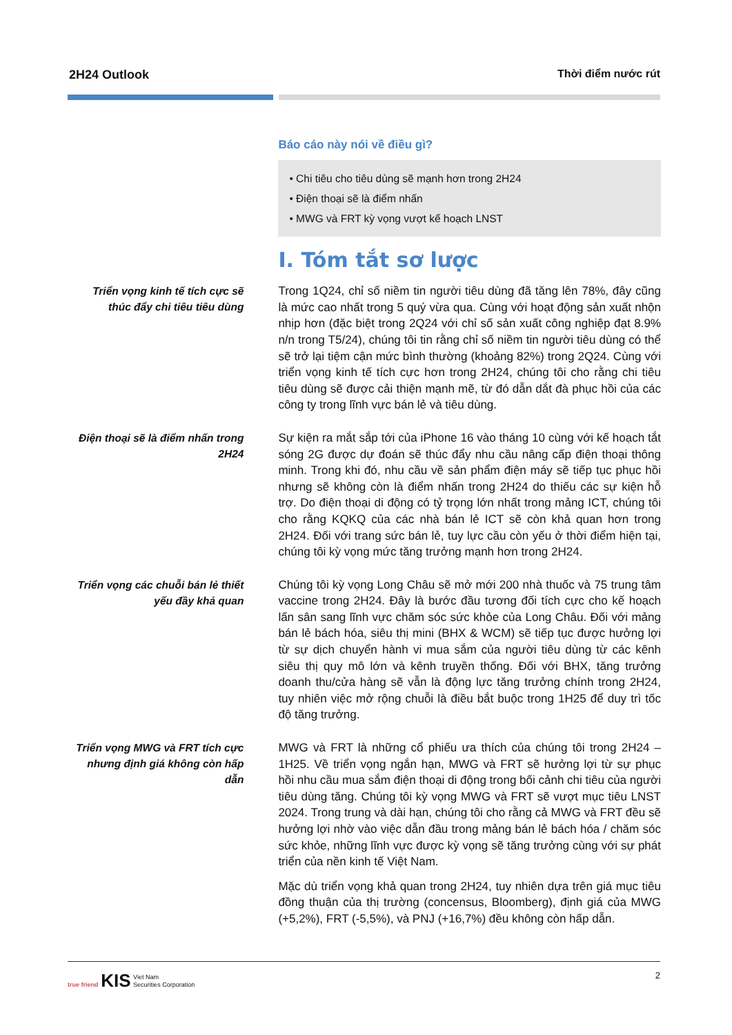2H24 Outlook Thời điểm nước rút
Báo cáo này nói về điều gì?
• Chi tiêu cho tiêu dùng sẽ mạnh hơn trong 2H24
• Điện thoại sẽ là điểm nhấn
• MWG và FRT kỳ vọng vượt kế hoạch LNST
I. Tóm tắt sơ lược
Triển vọng kinh tế tích cực sẽ thúc đẩy chi tiêu tiêu dùng
Trong 1Q24, chỉ số niềm tin người tiêu dùng đã tăng lên 78%, đây cũng là mức cao nhất trong 5 quý vừa qua. Cùng với hoạt động sản xuất nhộn nhịp hơn (đặc biệt trong 2Q24 với chỉ số sản xuất công nghiệp đạt 8.9% n/n trong T5/24), chúng tôi tin rằng chỉ số niềm tin người tiêu dùng có thể sẽ trở lại tiệm cận mức bình thường (khoảng 82%) trong 2Q24. Cùng với triển vọng kinh tế tích cực hơn trong 2H24, chúng tôi cho rằng chi tiêu tiêu dùng sẽ được cải thiện mạnh mẽ, từ đó dẫn dắt đà phục hồi của các công ty trong lĩnh vực bán lẻ và tiêu dùng.
Điện thoại sẽ là điểm nhấn trong 2H24
Sự kiện ra mắt sắp tới của iPhone 16 vào tháng 10 cùng với kế hoạch tắt sóng 2G được dự đoán sẽ thúc đẩy nhu cầu nâng cấp điện thoại thông minh. Trong khi đó, nhu cầu về sản phẩm điện máy sẽ tiếp tục phục hồi nhưng sẽ không còn là điểm nhấn trong 2H24 do thiếu các sự kiện hỗ trợ. Do điện thoại di động có tỷ trọng lớn nhất trong mảng ICT, chúng tôi cho rằng KQKQ của các nhà bán lẻ ICT sẽ còn khả quan hơn trong 2H24. Đối với trang sức bán lẻ, tuy lực cầu còn yếu ở thời điểm hiện tại, chúng tôi kỳ vọng mức tăng trưởng mạnh hơn trong 2H24.
Triển vọng các chuỗi bán lẻ thiết yếu đầy khả quan
Chúng tôi kỳ vọng Long Châu sẽ mở mới 200 nhà thuốc và 75 trung tâm vaccine trong 2H24. Đây là bước đầu tương đối tích cực cho kế hoạch lấn sân sang lĩnh vực chăm sóc sức khỏe của Long Châu. Đối với mảng bán lẻ bách hóa, siêu thị mini (BHX & WCM) sẽ tiếp tục được hưởng lợi từ sự dịch chuyển hành vi mua sắm của người tiêu dùng từ các kênh siêu thị quy mô lớn và kênh truyền thống. Đối với BHX, tăng trưởng doanh thu/cửa hàng sẽ vẫn là động lực tăng trưởng chính trong 2H24, tuy nhiên việc mở rộng chuỗi là điều bắt buộc trong 1H25 để duy trì tốc độ tăng trưởng.
Triển vọng MWG và FRT tích cực nhưng định giá không còn hấp dẫn
MWG và FRT là những cổ phiếu ưa thích của chúng tôi trong 2H24 – 1H25. Về triển vọng ngắn hạn, MWG và FRT sẽ hưởng lợi từ sự phục hồi nhu cầu mua sắm điện thoại di động trong bối cảnh chi tiêu của người tiêu dùng tăng. Chúng tôi kỳ vọng MWG và FRT sẽ vượt mục tiêu LNST 2024. Trong trung và dài hạn, chúng tôi cho rằng cả MWG và FRT đều sẽ hưởng lợi nhờ vào việc dẫn đầu trong mảng bán lẻ bách hóa / chăm sóc sức khỏe, những lĩnh vực được kỳ vọng sẽ tăng trưởng cùng với sự phát triển của nền kinh tế Việt Nam.
Mặc dù triển vọng khả quan trong 2H24, tuy nhiên dựa trên giá mục tiêu đồng thuận của thị trường (concensus, Bloomberg), định giá của MWG (+5,2%), FRT (-5,5%), và PNJ (+16,7%) đều không còn hấp dẫn.
true friend KIS Viet Nam
Securities Corporation
2